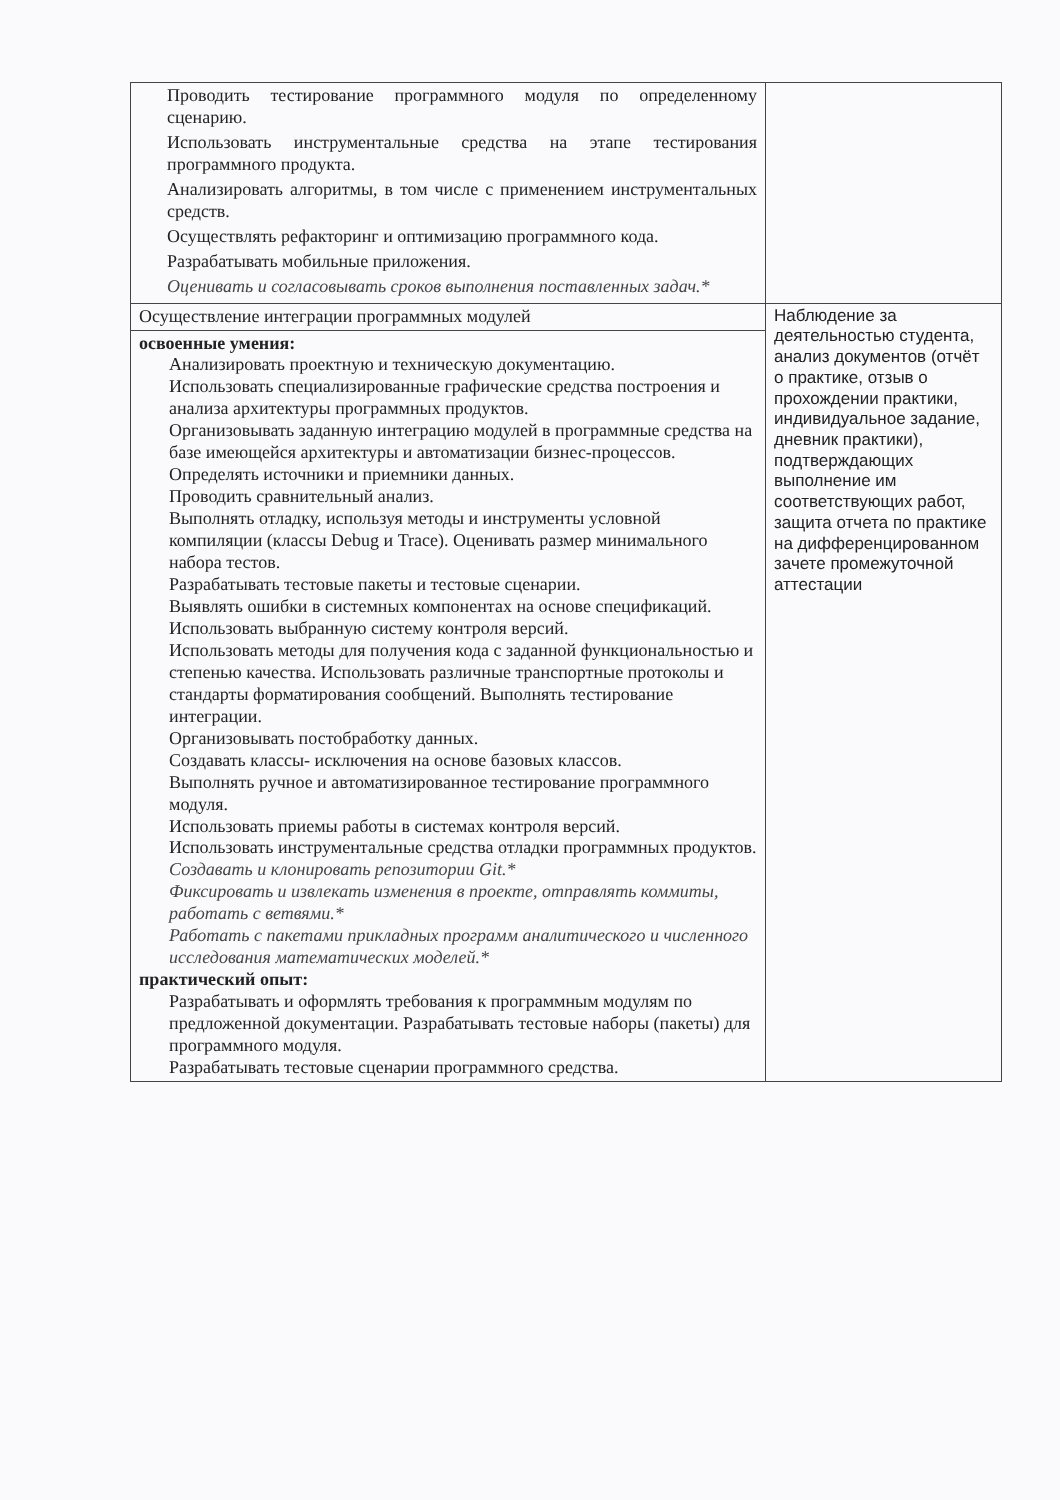| Проводить тестирование программного модуля по определенному сценарию. Использовать инструментальные средства на этапе тестирования программного продукта. Анализировать алгоритмы, в том числе с применением инструментальных средств. Осуществлять рефакторинг и оптимизацию программного кода. Разрабатывать мобильные приложения. Оценивать и согласовывать сроков выполнения поставленных задач.* | |
| Осуществление интеграции программных модулей | Наблюдение за деятельностью студента, анализ документов (отчёт о практике, отзыв о прохождении практики, индивидуальное задание, дневник практики), подтверждающих выполнение им соответствующих работ, защита отчета по практике на дифференцированном зачете промежуточной аттестации |
| освоенные умения: Анализировать проектную и техническую документацию. Использовать специализированные графические средства построения и анализа архитектуры программных продуктов. Организовывать заданную интеграцию модулей в программные средства на базе имеющейся архитектуры и автоматизации бизнес-процессов. Определять источники и приемники данных. Проводить сравнительный анализ. Выполнять отладку, используя методы и инструменты условной компиляции (классы Debug и Trace). Оценивать размер минимального набора тестов. Разрабатывать тестовые пакеты и тестовые сценарии. Выявлять ошибки в системных компонентах на основе спецификаций. Использовать выбранную систему контроля версий. Использовать методы для получения кода с заданной функциональностью и степенью качества. Использовать различные транспортные протоколы и стандарты форматирования сообщений. Выполнять тестирование интеграции. Организовывать постобработку данных. Создавать классы- исключения на основе базовых классов. Выполнять ручное и автоматизированное тестирование программного модуля. Использовать приемы работы в системах контроля версий. Использовать инструментальные средства отладки программных продуктов. Создавать и клонировать репозитории Git.* Фиксировать и извлекать изменения в проекте, отправлять коммиты, работать с ветвями.* Работать с пакетами прикладных программ аналитического и численного исследования математических моделей.* практический опыт: Разрабатывать и оформлять требования к программным модулям по предложенной документации. Разрабатывать тестовые наборы (пакеты) для программного модуля. Разрабатывать тестовые сценарии программного средства. | |